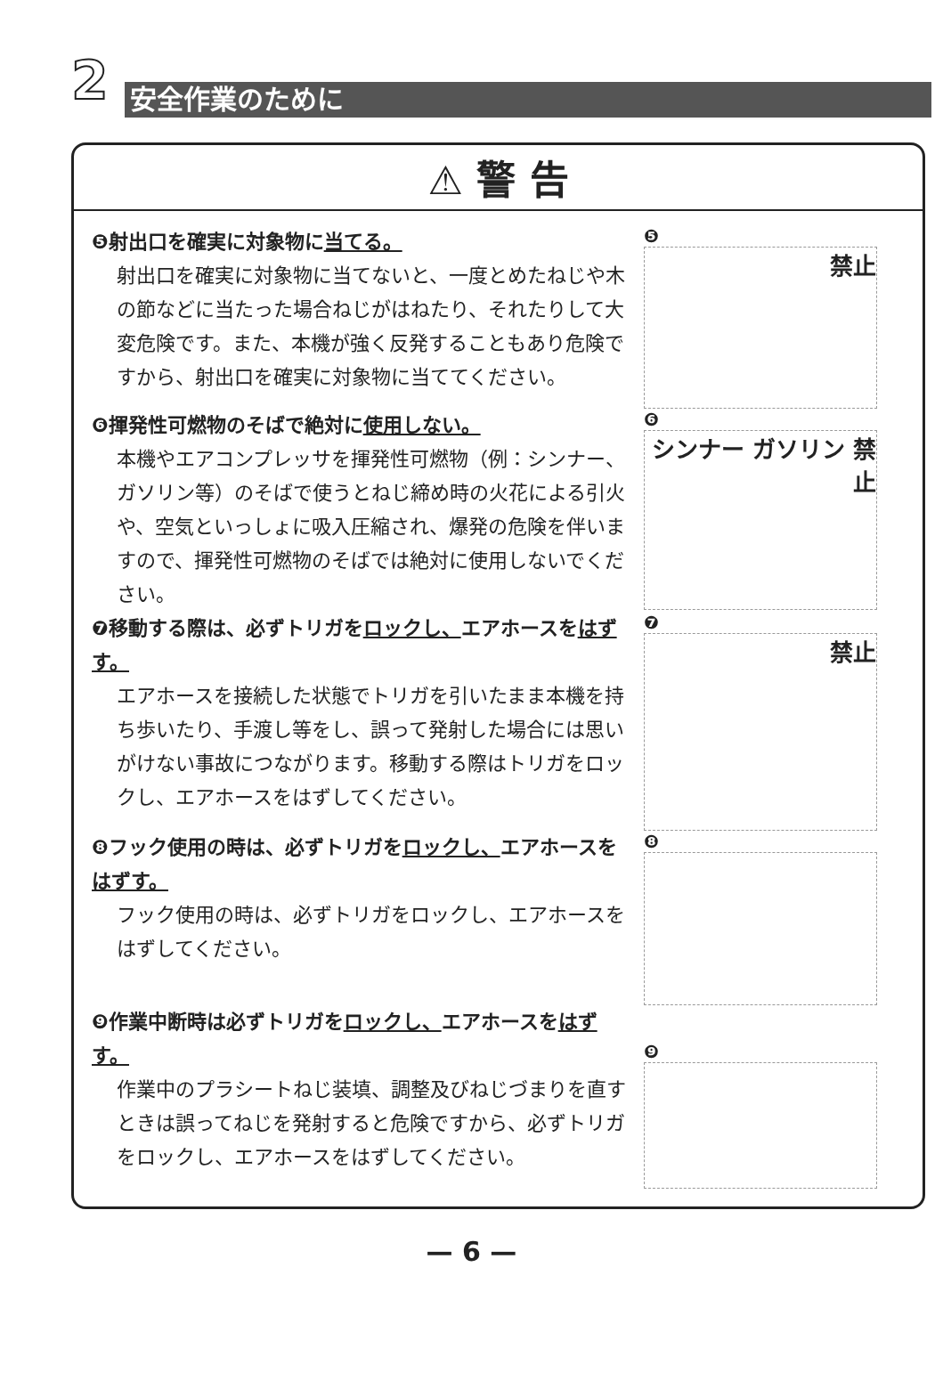2 安全作業のために
⚠ 警 告
❺射出口を確実に対象物に当てる。
射出口を確実に対象物に当てないと、一度とめたねじや木の節などに当たった場合ねじがはねたり、それたりして大変危険です。また、本機が強く反発することもあり危険ですから、射出口を確実に対象物に当ててください。
❺
禁止
❻揮発性可燃物のそばで絶対に使用しない。
本機やエアコンプレッサを揮発性可燃物（例：シンナー、ガソリン等）のそばで使うとねじ締め時の火花による引火や、空気といっしょに吸入圧縮され、爆発の危険を伴いますので、揮発性可燃物のそばでは絶対に使用しないでください。
❻
シンナー ガソリン 禁止
❼移動する際は、必ずトリガをロックし、エアホースをはずす。
エアホースを接続した状態でトリガを引いたまま本機を持ち歩いたり、手渡し等をし、誤って発射した場合には思いがけない事故につながります。移動する際はトリガをロックし、エアホースをはずしてください。
❼
禁止
❽フック使用の時は、必ずトリガをロックし、エアホースをはずす。
フック使用の時は、必ずトリガをロックし、エアホースをはずしてください。
❽
❾作業中断時は必ずトリガをロックし、エアホースをはずす。
作業中のプラシートねじ装填、調整及びねじづまりを直すときは誤ってねじを発射すると危険ですから、必ずトリガをロックし、エアホースをはずしてください。
❾
— 6 —